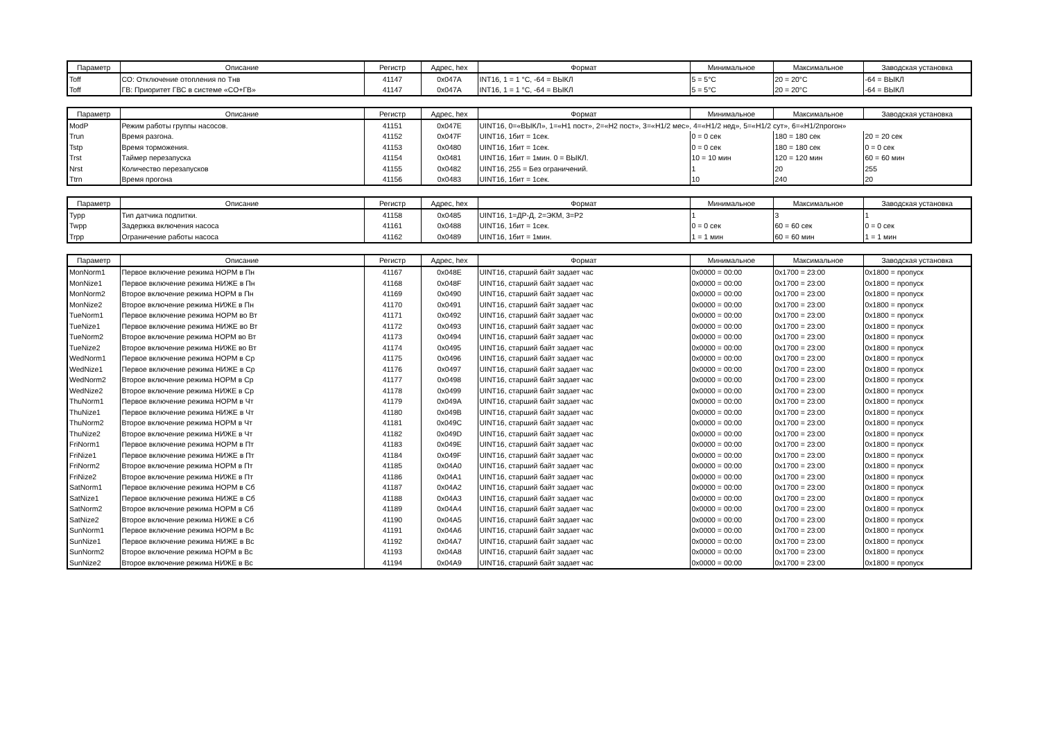| Параметр | Описание | Регистр | Адрес, hex | Формат | Минимальное | Максимальное | Заводская установка |
| --- | --- | --- | --- | --- | --- | --- | --- |
| Toff | СО: Отключение отопления по Tнв | 41147 | 0x047A | INT16, 1 = 1 °C, -64 = ВЫКЛ | 5 = 5°C | 20 = 20°C | -64 = ВЫКЛ |
| Toff | ГВ: Приоритет ГВС в системе «СО+ГВ» | 41147 | 0x047A | INT16, 1 = 1 °C, -64 = ВЫКЛ | 5 = 5°C | 20 = 20°C | -64 = ВЫКЛ |
| Параметр | Описание | Регистр | Адрес, hex | Формат | Минимальное | Максимальное | Заводская установка |
| --- | --- | --- | --- | --- | --- | --- | --- |
| ModP | Режим работы группы насосов. | 41151 | 0x047E | UINT16, 0=«ВЫКЛ», 1=«Н1 пост», 2=«Н2 пост», 3=«Н1/2 мес», 4=«Н1/2 нед», 5=«Н1/2 сут», 6=«Н1/2прогон» | | | |
| Trun | Время разгона. | 41152 | 0x047F | UINT16, 1бит = 1сек. | 0 = 0 сек | 180 = 180 сек | 20 = 20 сек |
| Tstp | Время торможения. | 41153 | 0x0480 | UINT16, 1бит = 1сек. | 0 = 0 сек | 180 = 180 сек | 0 = 0 сек |
| Trst | Таймер перезапуска | 41154 | 0x0481 | UINT16, 1бит = 1мин. 0 = ВЫКЛ. | 10 = 10 мин | 120 = 120 мин | 60 = 60 мин |
| Nrst | Количество перезапусков | 41155 | 0x0482 | UINT16, 255 = Без ограничений. | 1 | 20 | 255 |
| Ttrn | Время прогона | 41156 | 0x0483 | UINT16, 1бит = 1сек. | 10 | 240 | 20 |
| Параметр | Описание | Регистр | Адрес, hex | Формат | Минимальное | Максимальное | Заводская установка |
| --- | --- | --- | --- | --- | --- | --- | --- |
| Typp | Тип датчика подпитки. | 41158 | 0x0485 | UINT16, 1=ДР-Д, 2=ЭКМ, 3=P2 | 1 | 3 | 1 |
| Twpp | Задержка включения насоса | 41161 | 0x0488 | UINT16, 1бит = 1сек. | 0 = 0 сек | 60 = 60 сек | 0 = 0 сек |
| Trpp | Ограничение работы насоса | 41162 | 0x0489 | UINT16, 1бит = 1мин. | 1 = 1 мин | 60 = 60 мин | 1 = 1 мин |
| Параметр | Описание | Регистр | Адрес, hex | Формат | Минимальное | Максимальное | Заводская установка |
| --- | --- | --- | --- | --- | --- | --- | --- |
| MonNorm1 | Первое включение режима НОРМ в Пн | 41167 | 0x048E | UINT16, старший байт задает час | 0x0000 = 00:00 | 0x1700 = 23:00 | 0x1800 = пропуск |
| MonNize1 | Первое включение режима НИЖЕ в Пн | 41168 | 0x048F | UINT16, старший байт задает час | 0x0000 = 00:00 | 0x1700 = 23:00 | 0x1800 = пропуск |
| MonNorm2 | Второе включение режима НОРМ в Пн | 41169 | 0x0490 | UINT16, старший байт задает час | 0x0000 = 00:00 | 0x1700 = 23:00 | 0x1800 = пропуск |
| MonNize2 | Второе включение режима НИЖЕ в Пн | 41170 | 0x0491 | UINT16, старший байт задает час | 0x0000 = 00:00 | 0x1700 = 23:00 | 0x1800 = пропуск |
| TueNorm1 | Первое включение режима НОРМ во Вт | 41171 | 0x0492 | UINT16, старший байт задает час | 0x0000 = 00:00 | 0x1700 = 23:00 | 0x1800 = пропуск |
| TueNize1 | Первое включение режима НИЖЕ во Вт | 41172 | 0x0493 | UINT16, старший байт задает час | 0x0000 = 00:00 | 0x1700 = 23:00 | 0x1800 = пропуск |
| TueNorm2 | Второе включение режима НОРМ во Вт | 41173 | 0x0494 | UINT16, старший байт задает час | 0x0000 = 00:00 | 0x1700 = 23:00 | 0x1800 = пропуск |
| TueNize2 | Второе включение режима НИЖЕ во Вт | 41174 | 0x0495 | UINT16, старший байт задает час | 0x0000 = 00:00 | 0x1700 = 23:00 | 0x1800 = пропуск |
| WedNorm1 | Первое включение режима НОРМ в Ср | 41175 | 0x0496 | UINT16, старший байт задает час | 0x0000 = 00:00 | 0x1700 = 23:00 | 0x1800 = пропуск |
| WedNize1 | Первое включение режима НИЖЕ в Ср | 41176 | 0x0497 | UINT16, старший байт задает час | 0x0000 = 00:00 | 0x1700 = 23:00 | 0x1800 = пропуск |
| WedNorm2 | Второе включение режима НОРМ в Ср | 41177 | 0x0498 | UINT16, старший байт задает час | 0x0000 = 00:00 | 0x1700 = 23:00 | 0x1800 = пропуск |
| WedNize2 | Второе включение режима НИЖЕ в Ср | 41178 | 0x0499 | UINT16, старший байт задает час | 0x0000 = 00:00 | 0x1700 = 23:00 | 0x1800 = пропуск |
| ThuNorm1 | Первое включение режима НОРМ в Чт | 41179 | 0x049A | UINT16, старший байт задает час | 0x0000 = 00:00 | 0x1700 = 23:00 | 0x1800 = пропуск |
| ThuNize1 | Первое включение режима НИЖЕ в Чт | 41180 | 0x049B | UINT16, старший байт задает час | 0x0000 = 00:00 | 0x1700 = 23:00 | 0x1800 = пропуск |
| ThuNorm2 | Второе включение режима НОРМ в Чт | 41181 | 0x049C | UINT16, старший байт задает час | 0x0000 = 00:00 | 0x1700 = 23:00 | 0x1800 = пропуск |
| ThuNize2 | Второе включение режима НИЖЕ в Чт | 41182 | 0x049D | UINT16, старший байт задает час | 0x0000 = 00:00 | 0x1700 = 23:00 | 0x1800 = пропуск |
| FriNorm1 | Первое включение режима НОРМ в Пт | 41183 | 0x049E | UINT16, старший байт задает час | 0x0000 = 00:00 | 0x1700 = 23:00 | 0x1800 = пропуск |
| FriNize1 | Первое включение режима НИЖЕ в Пт | 41184 | 0x049F | UINT16, старший байт задает час | 0x0000 = 00:00 | 0x1700 = 23:00 | 0x1800 = пропуск |
| FriNorm2 | Второе включение режима НОРМ в Пт | 41185 | 0x04A0 | UINT16, старший байт задает час | 0x0000 = 00:00 | 0x1700 = 23:00 | 0x1800 = пропуск |
| FriNize2 | Второе включение режима НИЖЕ в Пт | 41186 | 0x04A1 | UINT16, старший байт задает час | 0x0000 = 00:00 | 0x1700 = 23:00 | 0x1800 = пропуск |
| SatNorm1 | Первое включение режима НОРМ в Сб | 41187 | 0x04A2 | UINT16, старший байт задает час | 0x0000 = 00:00 | 0x1700 = 23:00 | 0x1800 = пропуск |
| SatNize1 | Первое включение режима НИЖЕ в Сб | 41188 | 0x04A3 | UINT16, старший байт задает час | 0x0000 = 00:00 | 0x1700 = 23:00 | 0x1800 = пропуск |
| SatNorm2 | Второе включение режима НОРМ в Сб | 41189 | 0x04A4 | UINT16, старший байт задает час | 0x0000 = 00:00 | 0x1700 = 23:00 | 0x1800 = пропуск |
| SatNize2 | Второе включение режима НИЖЕ в Сб | 41190 | 0x04A5 | UINT16, старший байт задает час | 0x0000 = 00:00 | 0x1700 = 23:00 | 0x1800 = пропуск |
| SunNorm1 | Первое включение режима НОРМ в Вс | 41191 | 0x04A6 | UINT16, старший байт задает час | 0x0000 = 00:00 | 0x1700 = 23:00 | 0x1800 = пропуск |
| SunNize1 | Первое включение режима НИЖЕ в Вс | 41192 | 0x04A7 | UINT16, старший байт задает час | 0x0000 = 00:00 | 0x1700 = 23:00 | 0x1800 = пропуск |
| SunNorm2 | Второе включение режима НОРМ в Вс | 41193 | 0x04A8 | UINT16, старший байт задает час | 0x0000 = 00:00 | 0x1700 = 23:00 | 0x1800 = пропуск |
| SunNize2 | Второе включение режима НИЖЕ в Вс | 41194 | 0x04A9 | UINT16, старший байт задает час | 0x0000 = 00:00 | 0x1700 = 23:00 | 0x1800 = пропуск |